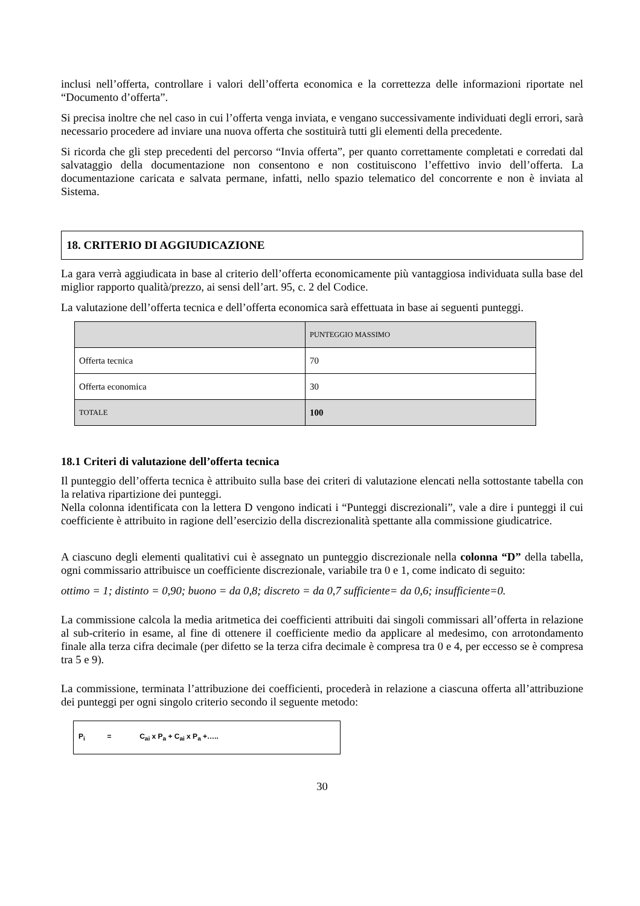inclusi nell’offerta, controllare i valori dell’offerta economica e la correttezza delle informazioni riportate nel “Documento d’offerta”.
Si precisa inoltre che nel caso in cui l’offerta venga inviata, e vengano successivamente individuati degli errori, sarà necessario procedere ad inviare una nuova offerta che sostituirà tutti gli elementi della precedente.
Si ricorda che gli step precedenti del percorso “Invia offerta”, per quanto correttamente completati e corredati dal salvataggio della documentazione non consentono e non costituiscono l’effettivo invio dell’offerta. La documentazione caricata e salvata permane, infatti, nello spazio telematico del concorrente e non è inviata al Sistema.
18. CRITERIO DI AGGIUDICAZIONE
La gara verrà aggiudicata in base al criterio dell’offerta economicamente più vantaggiosa individuata sulla base del miglior rapporto qualità/prezzo, ai sensi dell’art. 95, c. 2 del Codice.
La valutazione dell’offerta tecnica e dell’offerta economica sarà effettuata in base ai seguenti punteggi.
| | PUNTEGGIO MASSIMO |
| --- | --- |
| Offerta tecnica | 70 |
| Offerta economica | 30 |
| TOTALE | 100 |
18.1 Criteri di valutazione dell’offerta tecnica
Il punteggio dell’offerta tecnica è attribuito sulla base dei criteri di valutazione elencati nella sottostante tabella con la relativa ripartizione dei punteggi.
Nella colonna identificata con la lettera D vengono indicati i “Punteggi discrezionali”, vale a dire i punteggi il cui coefficiente è attribuito in ragione dell’esercizio della discrezionalità spettante alla commissione giudicatrice.
A ciascuno degli elementi qualitativi cui è assegnato un punteggio discrezionale nella colonna “D” della tabella, ogni commissario attribuisce un coefficiente discrezionale, variabile tra 0 e 1, come indicato di seguito:
ottimo = 1; distinto = 0,90; buono = da 0,8; discreto = da 0,7 sufficiente= da 0,6; insufficiente=0.
La commissione calcola la media aritmetica dei coefficienti attribuiti dai singoli commissari all’offerta in relazione al sub-criterio in esame, al fine di ottenere il coefficiente medio da applicare al medesimo, con arrotondamento finale alla terza cifra decimale (per difetto se la terza cifra decimale è compresa tra 0 e 4, per eccesso se è compresa tra 5 e 9).
La commissione, terminata l’attribuzione dei coefficienti, procederà in relazione a ciascuna offerta all’attribuzione dei punteggi per ogni singolo criterio secondo il seguente metodo:
P<sub>i</sub> = C<sub>ai</sub> x P<sub>a</sub> + C<sub>ai</sub> x P<sub>a</sub> +…..
30